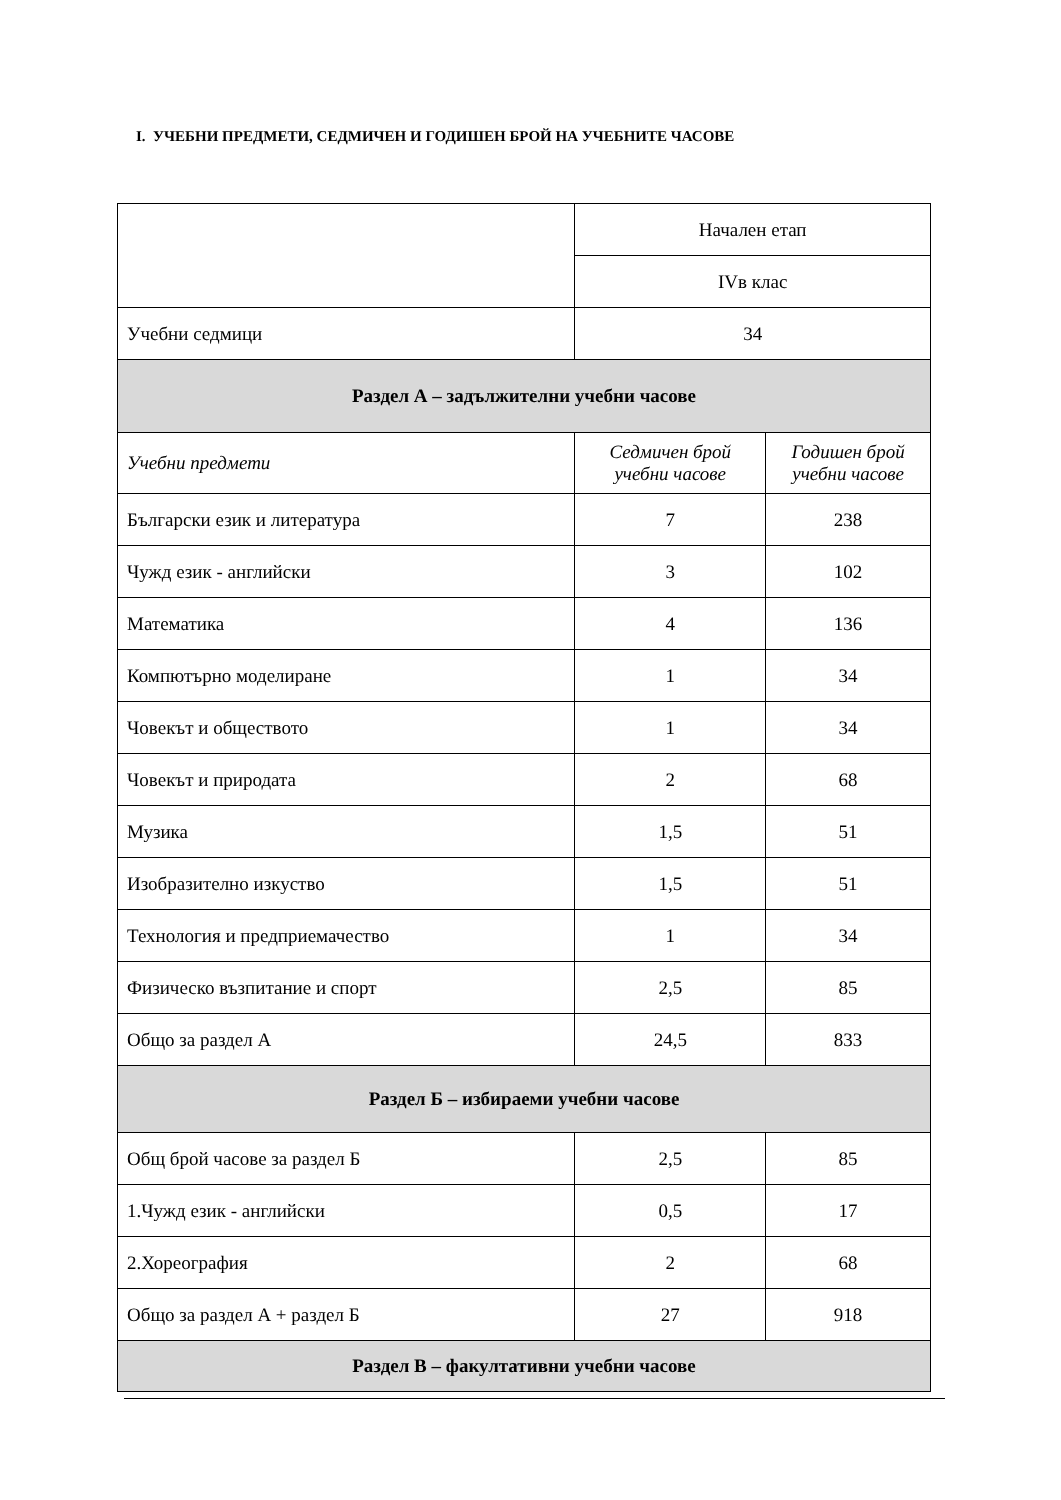I. УЧЕБНИ ПРЕДМЕТИ, СЕДМИЧЕН И ГОДИШЕН БРОЙ НА УЧЕБНИТЕ ЧАСОВЕ
| | Начален етап | |
| | IVв клас | |
| Учебни седмици | 34 | |
| Раздел А – задължителни учебни часове | | |
| Учебни предмети | Седмичен брой учебни часове | Годишен брой учебни часове |
| Български език и литература | 7 | 238 |
| Чужд език - английски | 3 | 102 |
| Математика | 4 | 136 |
| Компютърно моделиране | 1 | 34 |
| Човекът и обществото | 1 | 34 |
| Човекът и природата | 2 | 68 |
| Музика | 1,5 | 51 |
| Изобразително изкуство | 1,5 | 51 |
| Технология и предприемачество | 1 | 34 |
| Физическо възпитание и спорт | 2,5 | 85 |
| Общо за раздел А | 24,5 | 833 |
| Раздел Б – избираеми учебни часове | | |
| Общ брой часове за раздел Б | 2,5 | 85 |
| 1.Чужд език - английски | 0,5 | 17 |
| 2.Хореография | 2 | 68 |
| Общо за раздел А + раздел Б | 27 | 918 |
| Раздел В – факултативни учебни часове | | |